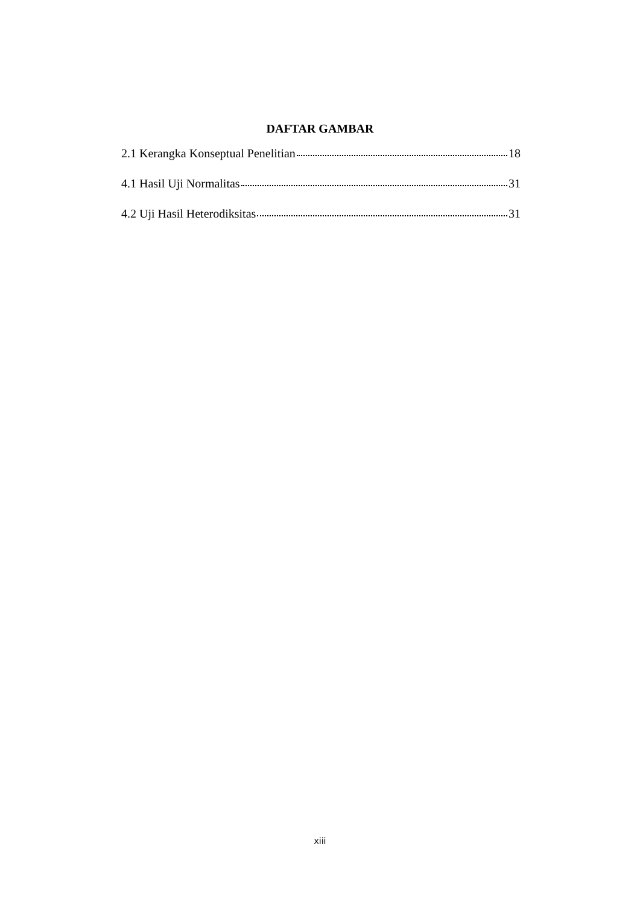DAFTAR GAMBAR
2.1 Kerangka Konseptual Penelitian 18
4.1 Hasil Uji Normalitas 31
4.2 Uji Hasil Heterodiksitas 31
xiii